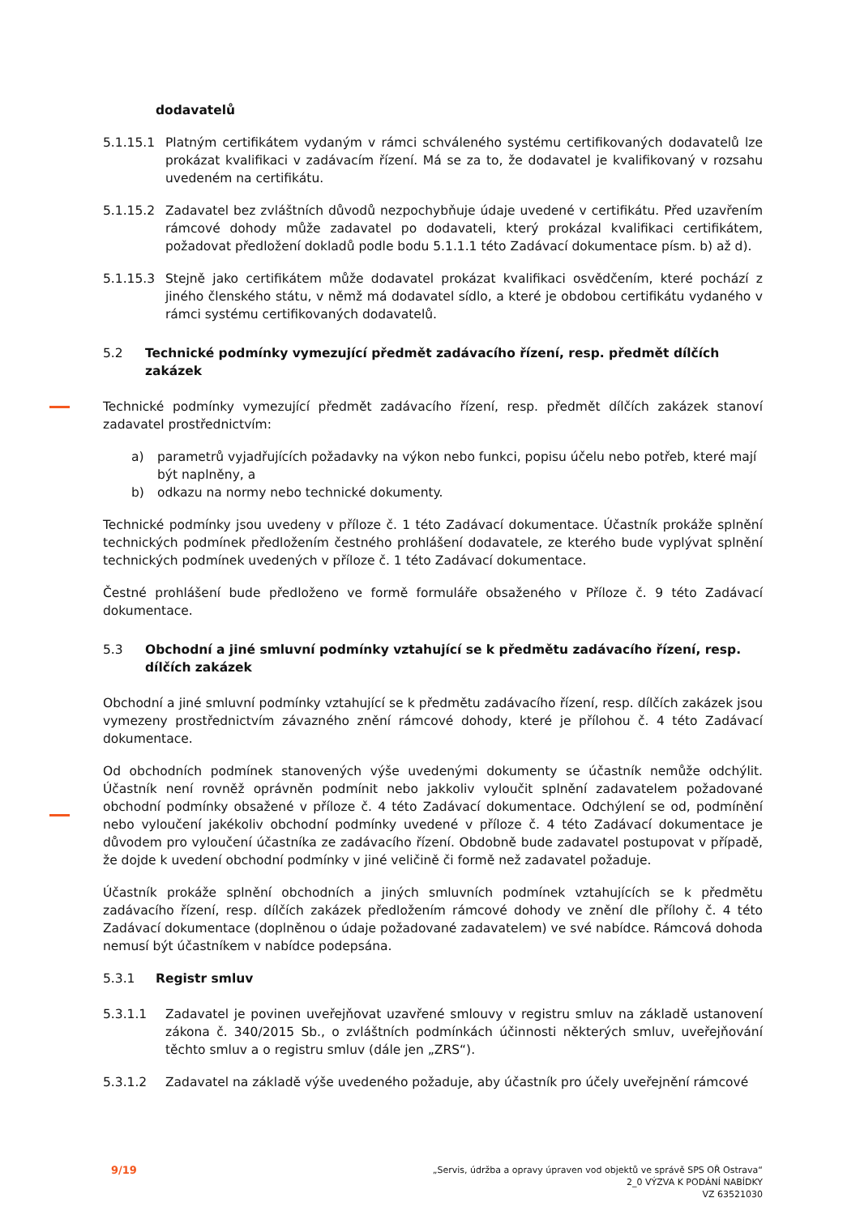dodavatelů
5.1.15.1 Platným certifikátem vydaným v rámci schváleného systému certifikovaných dodavatelů lze prokázat kvalifikaci v zadávacím řízení. Má se za to, že dodavatel je kvalifikovaný v rozsahu uvedeném na certifikátu.
5.1.15.2 Zadavatel bez zvláštních důvodů nezpochybňuje údaje uvedené v certifikátu. Před uzavřením rámcové dohody může zadavatel po dodavateli, který prokázal kvalifikaci certifikátem, požadovat předložení dokladů podle bodu 5.1.1.1 této Zadávací dokumentace písm. b) až d).
5.1.15.3 Stejně jako certifikátem může dodavatel prokázat kvalifikaci osvědčením, které pochází z jiného členského státu, v němž má dodavatel sídlo, a které je obdobou certifikátu vydaného v rámci systému certifikovaných dodavatelů.
5.2 Technické podmínky vymezující předmět zadávacího řízení, resp. předmět dílčích zakázek
Technické podmínky vymezující předmět zadávacího řízení, resp. předmět dílčích zakázek stanoví zadavatel prostřednictvím:
a) parametrů vyjadřujících požadavky na výkon nebo funkci, popisu účelu nebo potřeb, které mají být naplněny, a
b) odkazu na normy nebo technické dokumenty.
Technické podmínky jsou uvedeny v příloze č. 1 této Zadávací dokumentace. Účastník prokáže splnění technických podmínek předložením čestného prohlášení dodavatele, ze kterého bude vyplývat splnění technických podmínek uvedených v příloze č. 1 této Zadávací dokumentace.
Čestné prohlášení bude předloženo ve formě formuláře obsaženého v Příloze č. 9 této Zadávací dokumentace.
5.3 Obchodní a jiné smluvní podmínky vztahující se k předmětu zadávacího řízení, resp. dílčích zakázek
Obchodní a jiné smluvní podmínky vztahující se k předmětu zadávacího řízení, resp. dílčích zakázek jsou vymezeny prostřednictvím závazného znění rámcové dohody, které je přílohou č. 4 této Zadávací dokumentace.
Od obchodních podmínek stanovených výše uvedenými dokumenty se účastník nemůže odchýlit. Účastník není rovněž oprávněn podmínit nebo jakkoliv vyloučit splnění zadavatelem požadované obchodní podmínky obsažené v příloze č. 4 této Zadávací dokumentace. Odchýlení se od, podmínění nebo vyloučení jakékoliv obchodní podmínky uvedené v příloze č. 4 této Zadávací dokumentace je důvodem pro vyloučení účastníka ze zadávacího řízení. Obdobně bude zadavatel postupovat v případě, že dojde k uvedení obchodní podmínky v jiné veličině či formě než zadavatel požaduje.
Účastník prokáže splnění obchodních a jiných smluvních podmínek vztahujících se k předmětu zadávacího řízení, resp. dílčích zakázek předložením rámcové dohody ve znění dle přílohy č. 4 této Zadávací dokumentace (doplněnou o údaje požadované zadavatelem) ve své nabídce. Rámcová dohoda nemusí být účastníkem v nabídce podepsána.
5.3.1 Registr smluv
5.3.1.1 Zadavatel je povinen uveřejňovat uzavřené smlouvy v registru smluv na základě ustanovení zákona č. 340/2015 Sb., o zvláštních podmínkách účinnosti některých smluv, uveřejňování těchto smluv a o registru smluv (dále jen „ZRS“).
5.3.1.2 Zadavatel na základě výše uvedeného požaduje, aby účastník pro účely uveřejnění rámcové
9/19
„Servis, údržba a opravy úpraven vod objektů ve správě SPS OŘ Ostrava“
2_0 VÝZVA K PODÁNÍ NABÍDKY
VZ 63521030